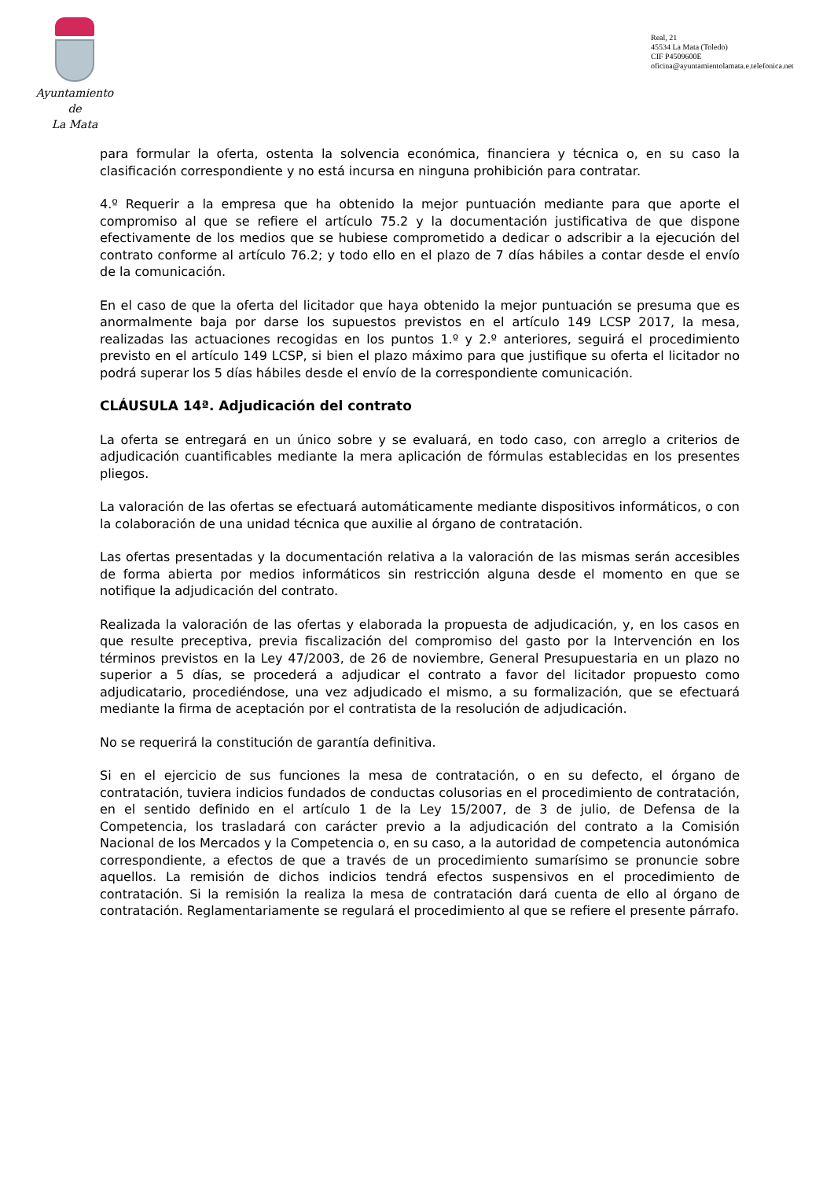Ayuntamiento
de
La Mata
Real, 21
45534 La Mata (Toledo)
CIF P4509600E
oficina@ayuntamientolamata.e.telefonica.net
para formular la oferta, ostenta la solvencia económica, financiera y técnica o, en su caso la clasificación correspondiente y no está incursa en ninguna prohibición para contratar.
4.º Requerir a la empresa que ha obtenido la mejor puntuación mediante para que aporte el compromiso al que se refiere el artículo 75.2 y la documentación justificativa de que dispone efectivamente de los medios que se hubiese comprometido a dedicar o adscribir a la ejecución del contrato conforme al artículo 76.2; y todo ello en el plazo de 7 días hábiles a contar desde el envío de la comunicación.
En el caso de que la oferta del licitador que haya obtenido la mejor puntuación se presuma que es anormalmente baja por darse los supuestos previstos en el artículo 149 LCSP 2017, la mesa, realizadas las actuaciones recogidas en los puntos 1.º y 2.º anteriores, seguirá el procedimiento previsto en el artículo 149 LCSP, si bien el plazo máximo para que justifique su oferta el licitador no podrá superar los 5 días hábiles desde el envío de la correspondiente comunicación.
CLÁUSULA 14ª. Adjudicación del contrato
La oferta se entregará en un único sobre y se evaluará, en todo caso, con arreglo a criterios de adjudicación cuantificables mediante la mera aplicación de fórmulas establecidas en los presentes pliegos.
La valoración de las ofertas se efectuará automáticamente mediante dispositivos informáticos, o con la colaboración de una unidad técnica que auxilie al órgano de contratación.
Las ofertas presentadas y la documentación relativa a la valoración de las mismas serán accesibles de forma abierta por medios informáticos sin restricción alguna desde el momento en que se notifique la adjudicación del contrato.
Realizada la valoración de las ofertas y elaborada la propuesta de adjudicación, y, en los casos en que resulte preceptiva, previa fiscalización del compromiso del gasto por la Intervención en los términos previstos en la Ley 47/2003, de 26 de noviembre, General Presupuestaria en un plazo no superior a 5 días, se procederá a adjudicar el contrato a favor del licitador propuesto como adjudicatario, procediéndose, una vez adjudicado el mismo, a su formalización, que se efectuará mediante la firma de aceptación por el contratista de la resolución de adjudicación.
No se requerirá la constitución de garantía definitiva.
Si en el ejercicio de sus funciones la mesa de contratación, o en su defecto, el órgano de contratación, tuviera indicios fundados de conductas colusorias en el procedimiento de contratación, en el sentido definido en el artículo 1 de la Ley 15/2007, de 3 de julio, de Defensa de la Competencia, los trasladará con carácter previo a la adjudicación del contrato a la Comisión Nacional de los Mercados y la Competencia o, en su caso, a la autoridad de competencia autonómica correspondiente, a efectos de que a través de un procedimiento sumarísimo se pronuncie sobre aquellos. La remisión de dichos indicios tendrá efectos suspensivos en el procedimiento de contratación. Si la remisión la realiza la mesa de contratación dará cuenta de ello al órgano de contratación. Reglamentariamente se regulará el procedimiento al que se refiere el presente párrafo.